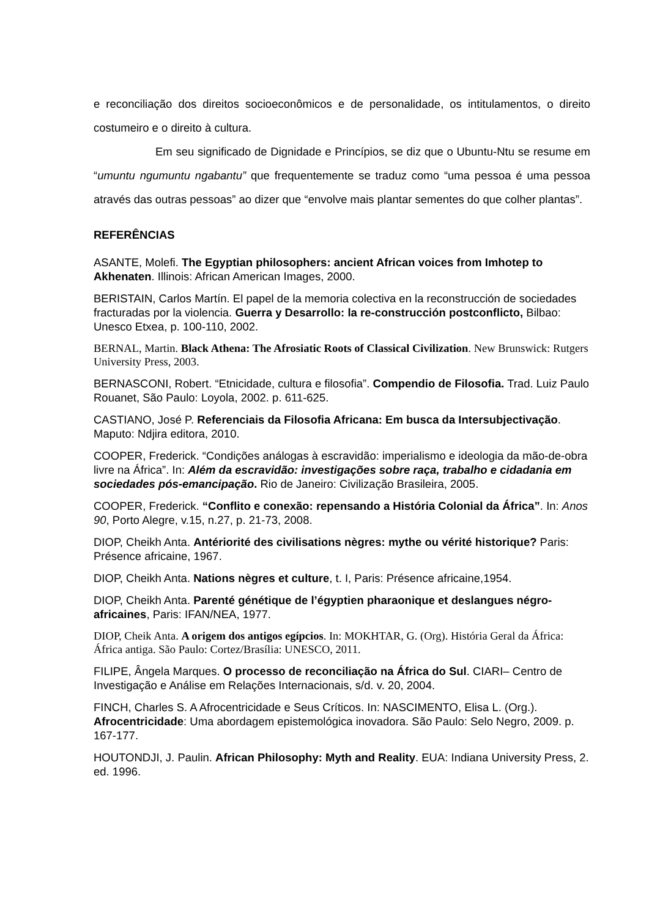e reconciliação dos direitos socioeconômicos e de personalidade, os intitulamentos, o direito costumeiro e o direito à cultura.
Em seu significado de Dignidade e Princípios, se diz que o Ubuntu-Ntu se resume em “umuntu ngumuntu ngabantu” que frequentemente se traduz como “uma pessoa é uma pessoa através das outras pessoas” ao dizer que “envolve mais plantar sementes do que colher plantas”.
REFERÊNCIAS
ASANTE, Molefi. The Egyptian philosophers: ancient African voices from Imhotep to Akhenaten. Illinois: African American Images, 2000.
BERISTAIN, Carlos Martín. El papel de la memoria colectiva en la reconstrucción de sociedades fracturadas por la violencia. Guerra y Desarrollo: la re-construcción postconflicto, Bilbao: Unesco Etxea, p. 100-110, 2002.
BERNAL, Martin. Black Athena: The Afrosiatic Roots of Classical Civilization. New Brunswick: Rutgers University Press, 2003.
BERNASCONI, Robert. “Etnicidade, cultura e filosofia”. Compendio de Filosofia. Trad. Luiz Paulo Rouanet, São Paulo: Loyola, 2002. p. 611-625.
CASTIANO, José P. Referenciais da Filosofia Africana: Em busca da Intersubjectivação. Maputo: Ndjira editora, 2010.
COOPER, Frederick. “Condições análogas à escravidão: imperialismo e ideologia da mão-de-obra livre na África”. In: Além da escravidão: investigações sobre raça, trabalho e cidadania em sociedades pós-emancipação. Rio de Janeiro: Civilização Brasileira, 2005.
COOPER, Frederick. “Conflito e conexão: repensando a História Colonial da África”. In: Anos 90, Porto Alegre, v.15, n.27, p. 21-73, 2008.
DIOP, Cheikh Anta. Antériorité des civilisations nègres: mythe ou vérité historique? Paris: Présence africaine, 1967.
DIOP, Cheikh Anta. Nations nègres et culture, t. I, Paris: Présence africaine,1954.
DIOP, Cheikh Anta. Parenté génétique de l’égyptien pharaonique et deslangues négro-africaines, Paris: IFAN/NEA, 1977.
DIOP, Cheik Anta. A origem dos antigos egípcios. In: MOKHTAR, G. (Org). História Geral da África: África antiga. São Paulo: Cortez/Brasília: UNESCO, 2011.
FILIPE, Ângela Marques. O processo de reconciliação na África do Sul. CIARI– Centro de Investigação e Análise em Relações Internacionais, s/d. v. 20, 2004.
FINCH, Charles S. A Afrocentricidade e Seus Críticos. In: NASCIMENTO, Elisa L. (Org.). Afrocentricidade: Uma abordagem epistemológica inovadora. São Paulo: Selo Negro, 2009. p. 167-177.
HOUTONDJI, J. Paulin. African Philosophy: Myth and Reality. EUA: Indiana University Press, 2. ed. 1996.